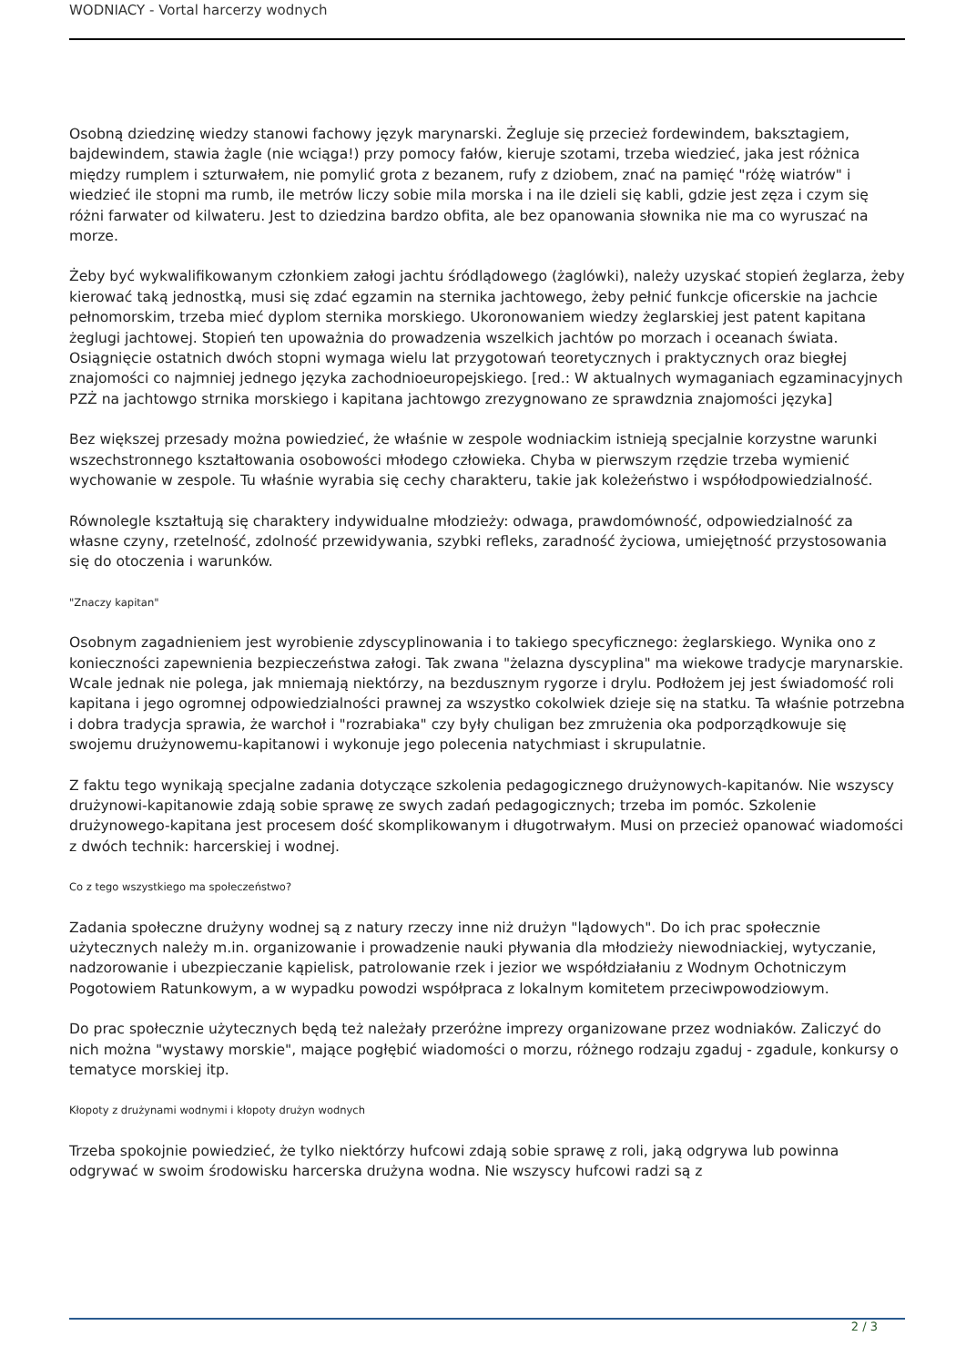WODNIACY - Vortal harcerzy wodnych
Osobną dziedzinę wiedzy stanowi fachowy język marynarski. Żegluje się przecież fordewindem, baksztagiem, bajdewindem, stawia żagle (nie wciąga!) przy pomocy fałów, kieruje szotami, trzeba wiedzieć, jaka jest różnica między rumplem i szturwałem, nie pomylić grota z bezanem, rufy z dziobem, znać na pamięć "różę wiatrów" i wiedzieć ile stopni ma rumb, ile metrów liczy sobie mila morska i na ile dzieli się kabli, gdzie jest zęza i czym się różni farwater od kilwateru. Jest to dziedzina bardzo obfita, ale bez opanowania słownika nie ma co wyruszać na morze.
Żeby być wykwalifikowanym członkiem załogi jachtu śródlądowego (żaglówki), należy uzyskać stopień żeglarza, żeby kierować taką jednostką, musi się zdać egzamin na sternika jachtowego, żeby pełnić funkcje oficerskie na jachcie pełnomorskim, trzeba mieć dyplom sternika morskiego. Ukoronowaniem wiedzy żeglarskiej jest patent kapitana żeglugi jachtowej. Stopień ten upoważnia do prowadzenia wszelkich jachtów po morzach i oceanach świata. Osiągnięcie ostatnich dwóch stopni wymaga wielu lat przygotowań teoretycznych i praktycznych oraz biegłej znajomości co najmniej jednego języka zachodnioeuropejskiego. [red.: W aktualnych wymaganiach egzaminacyjnych PZŻ na jachtowgo strnika morskiego i kapitana jachtowgo zrezygnowano ze sprawdznia znajomości języka]
Bez większej przesady można powiedzieć, że właśnie w zespole wodniackim istnieją specjalnie korzystne warunki wszechstronnego kształtowania osobowości młodego człowieka. Chyba w pierwszym rzędzie trzeba wymienić wychowanie w zespole. Tu właśnie wyrabia się cechy charakteru, takie jak koleżeństwo i współodpowiedzialność.
Równolegle kształtują się charaktery indywidualne młodzieży: odwaga, prawdomówność, odpowiedzialność za własne czyny, rzetelność, zdolność przewidywania, szybki refleks, zaradność życiowa, umiejętność przystosowania się do otoczenia i warunków.
"Znaczy kapitan"
Osobnym zagadnieniem jest wyrobienie zdyscyplinowania i to takiego specyficznego: żeglarskiego. Wynika ono z konieczności zapewnienia bezpieczeństwa załogi. Tak zwana "żelazna dyscyplina" ma wiekowe tradycje marynarskie. Wcale jednak nie polega, jak mniemają niektórzy, na bezdusznym rygorze i drylu. Podłożem jej jest świadomość roli kapitana i jego ogromnej odpowiedzialności prawnej za wszystko cokolwiek dzieje się na statku. Ta właśnie potrzebna i dobra tradycja sprawia, że warchoł i "rozrabiaka" czy były chuligan bez zmrużenia oka podporządkowuje się swojemu drużynowemu-kapitanowi i wykonuje jego polecenia natychmiast i skrupulatnie.
Z faktu tego wynikają specjalne zadania dotyczące szkolenia pedagogicznego drużynowych-kapitanów. Nie wszyscy drużynowi-kapitanowie zdają sobie sprawę ze swych zadań pedagogicznych; trzeba im pomóc. Szkolenie drużynowego-kapitana jest procesem dość skomplikowanym i długotrwałym. Musi on przecież opanować wiadomości z dwóch technik: harcerskiej i wodnej.
Co z tego wszystkiego ma społeczeństwo?
Zadania społeczne drużyny wodnej są z natury rzeczy inne niż drużyn "lądowych". Do ich prac społecznie użytecznych należy m.in. organizowanie i prowadzenie nauki pływania dla młodzieży niewodniackiej, wytyczanie, nadzorowanie i ubezpieczanie kąpielisk, patrolowanie rzek i jezior we współdziałaniu z Wodnym Ochotniczym Pogotowiem Ratunkowym, a w wypadku powodzi współpraca z lokalnym komitetem przeciwpowodziowym.
Do prac społecznie użytecznych będą też należały przeróżne imprezy organizowane przez wodniaków. Zaliczyć do nich można "wystawy morskie", mające pogłębić wiadomości o morzu, różnego rodzaju zgaduj - zgadule, konkursy o tematyce morskiej itp.
Kłopoty z drużynami wodnymi i kłopoty drużyn wodnych
Trzeba spokojnie powiedzieć, że tylko niektórzy hufcowi zdają sobie sprawę z roli, jaką odgrywa lub powinna odgrywać w swoim środowisku harcerska drużyna wodna. Nie wszyscy hufcowi radzi są z
2 / 3